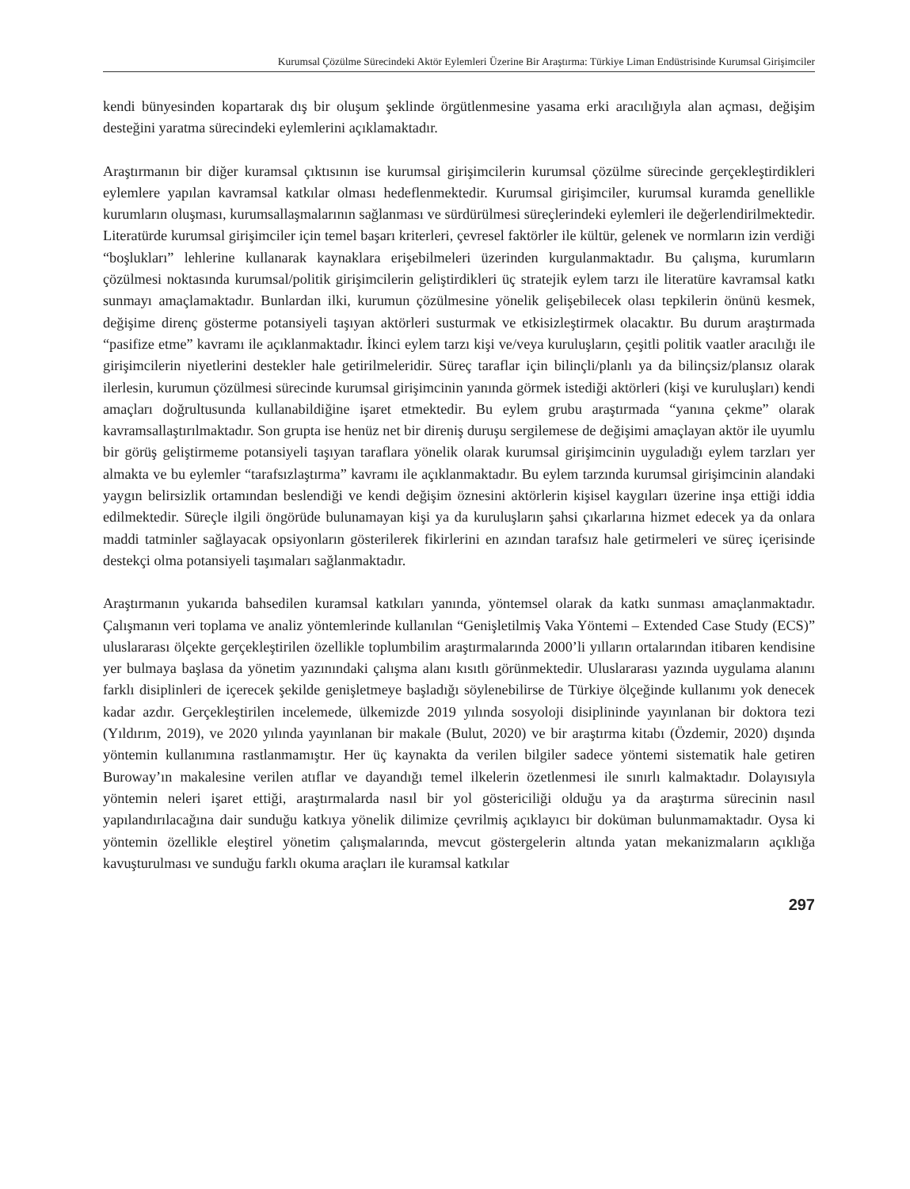Kurumsal Çözülme Sürecindeki Aktör Eylemleri Üzerine Bir Araştırma: Türkiye Liman Endüstrisinde Kurumsal Girişimciler
kendi bünyesinden kopartarak dış bir oluşum şeklinde örgütlenmesine yasama erki aracılığıyla alan açması, değişim desteğini yaratma sürecindeki eylemlerini açıklamaktadır.
Araştırmanın bir diğer kuramsal çıktısının ise kurumsal girişimcilerin kurumsal çözülme sürecinde gerçekleştirdikleri eylemlere yapılan kavramsal katkılar olması hedeflenmektedir. Kurumsal girişimciler, kurumsal kuramda genellikle kurumların oluşması, kurumsallaşmalarının sağlanması ve sürdürülmesi süreçlerindeki eylemleri ile değerlendirilmektedir. Literatürde kurumsal girişimciler için temel başarı kriterleri, çevresel faktörler ile kültür, gelenek ve normların izin verdiği “boşlukları” lehlerine kullanarak kaynaklara erişebilmeleri üzerinden kurgulanmaktadır. Bu çalışma, kurumların çözülmesi noktasında kurumsal/politik girişimcilerin geliştirdikleri üç stratejik eylem tarzı ile literatüre kavramsal katkı sunmayı amaçlamaktadır. Bunlardan ilki, kurumun çözülmesine yönelik gelişebilecek olası tepkilerin önünü kesmek, değişime direnç gösterme potansiyeli taşıyan aktörleri susturmak ve etkisizleştirmek olacaktır. Bu durum araştırmada “pasifize etme” kavramı ile açıklanmaktadır. İkinci eylem tarzı kişi ve/veya kuruluşların, çeşitli politik vaatler aracılığı ile girişimcilerin niyetlerini destekler hale getirilmeleridir. Süreç taraflar için bilinçli/planlı ya da bilinçsiz/plansız olarak ilerlesin, kurumun çözülmesi sürecinde kurumsal girişimcinin yanında görmek istediği aktörleri (kişi ve kuruluşları) kendi amaçları doğrultusunda kullanabildiğine işaret etmektedir. Bu eylem grubu araştırmada “yanına çekme” olarak kavramsallaştırılmaktadır. Son grupta ise henüz net bir direniş duruşu sergilemese de değişimi amaçlayan aktör ile uyumlu bir görüş geliştirmeme potansiyeli taşıyan taraflara yönelik olarak kurumsal girişimcinin uyguladığı eylem tarzları yer almakta ve bu eylemler “tarafsızlaştırma” kavramı ile açıklanmaktadır. Bu eylem tarzında kurumsal girişimcinin alandaki yaygın belirsizlik ortamından beslendiği ve kendi değişim öznesini aktörlerin kişisel kaygıları üzerine inşa ettiği iddia edilmektedir. Süreçle ilgili öngörüde bulunamayan kişi ya da kuruluşların şahsi çıkarlarına hizmet edecek ya da onlara maddi tatminler sağlayacak opsiyonların gösterilerek fikirlerini en azından tarafsız hale getirmeleri ve süreç içerisinde destekçi olma potansiyeli taşımaları sağlanmaktadır.
Araştırmanın yukarıda bahsedilen kuramsal katkıları yanında, yöntemsel olarak da katkı sunması amaçlanmaktadır. Çalışmanın veri toplama ve analiz yöntemlerinde kullanılan “Genişletilmiş Vaka Yöntemi – Extended Case Study (ECS)” uluslararası ölçekte gerçekleştirilen özellikle toplumbilim araştırmalarında 2000’li yılların ortalarından itibaren kendisine yer bulmaya başlasa da yönetim yazınındaki çalışma alanı kısıtlı görünmektedir. Uluslararası yazında uygulama alanını farklı disiplinleri de içerecek şekilde genişletmeye başladığı söylenebilirse de Türkiye ölçeğinde kullanımı yok denecek kadar azdır. Gerçekleştirilen incelemede, ülkemizde 2019 yılında sosyoloji disiplininde yayınlanan bir doktora tezi (Yıldırım, 2019), ve 2020 yılında yayınlanan bir makale (Bulut, 2020) ve bir araştırma kitabı (Özdemir, 2020) dışında yöntemin kullanımına rastlanmamıştır. Her üç kaynakta da verilen bilgiler sadece yöntemi sistematik hale getiren Buroway’ın makalesine verilen atıflar ve dayandığı temel ilkelerin özetlenmesi ile sınırlı kalmaktadır. Dolayısıyla yöntemin neleri işaret ettiği, araştırmalarda nasıl bir yol göstericiliği olduğu ya da araştırma sürecinin nasıl yapılandırılacağına dair sunduğu katkıya yönelik dilimize çevrilmiş açıklayıcı bir doküman bulunmamaktadır. Oysa ki yöntemin özellikle eleştirel yönetim çalışmalarında, mevcut göstergelerin altında yatan mekanizmaların açıklığa kavuşturulması ve sunduğu farklı okuma araçları ile kuramsal katkılar
297